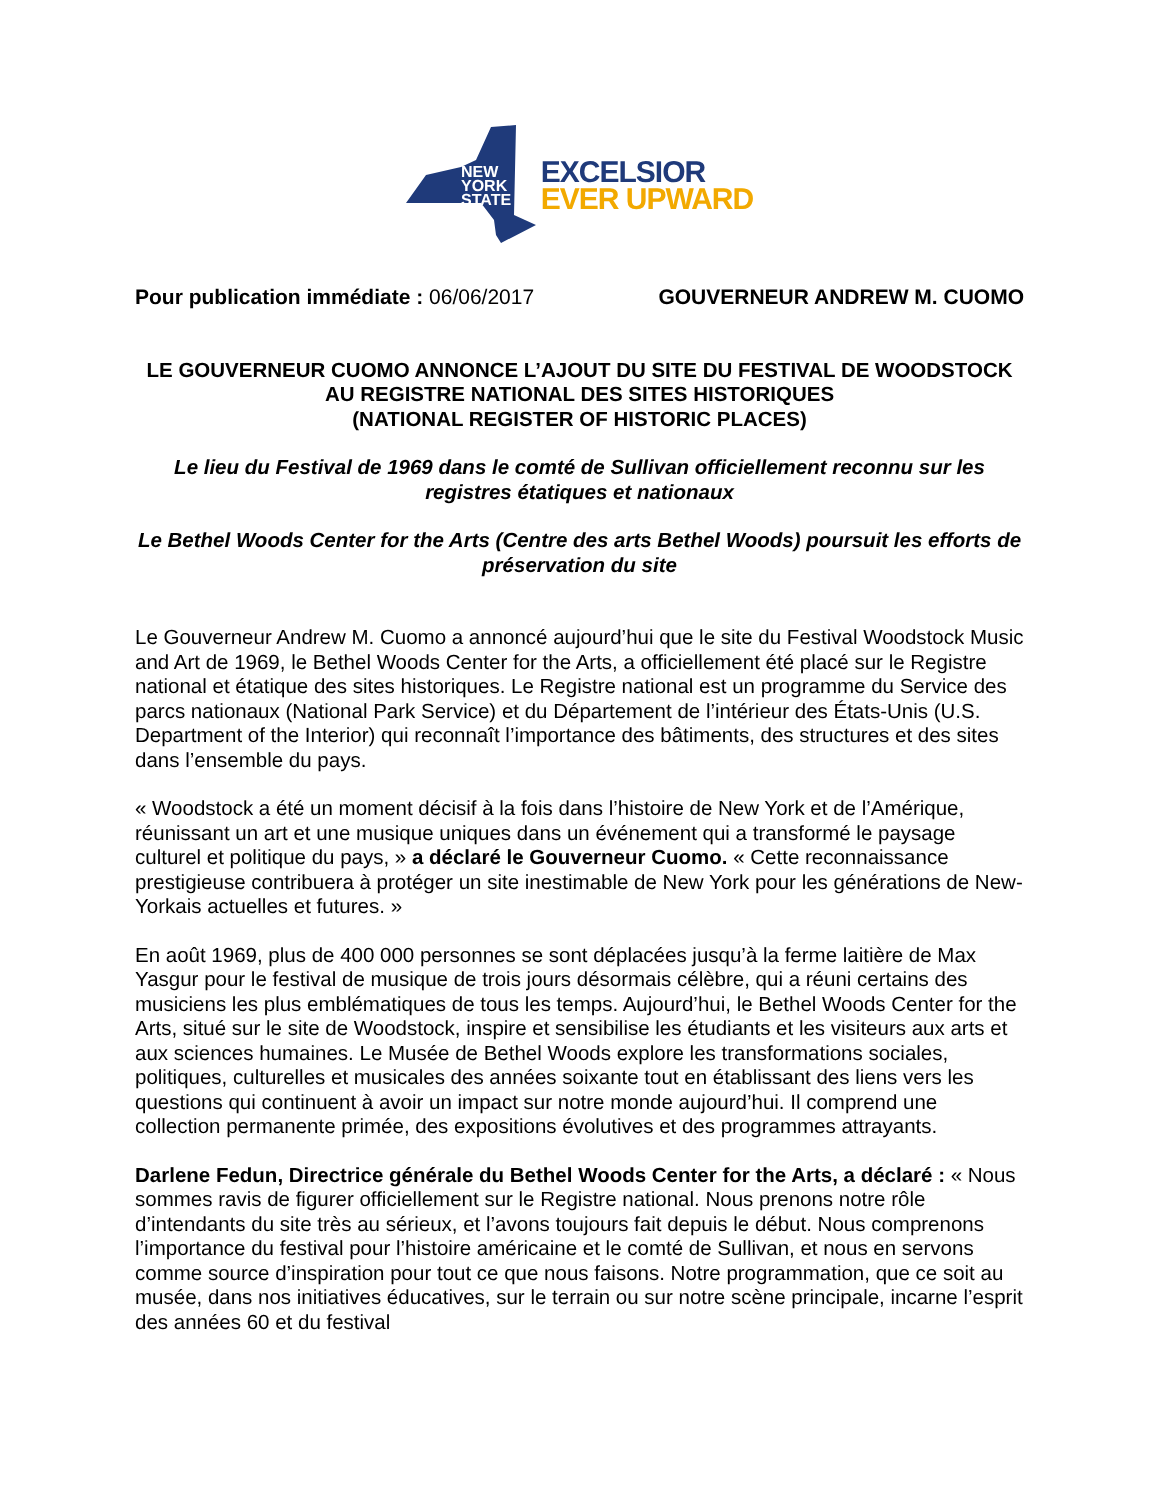NEW
YORK
STATE
EXCELSIOR
EVER UPWARD
Pour publication immédiate : 06/06/2017 GOUVERNEUR ANDREW M. CUOMO
LE GOUVERNEUR CUOMO ANNONCE L’AJOUT DU SITE DU FESTIVAL DE WOODSTOCK AU REGISTRE NATIONAL DES SITES HISTORIQUES
(NATIONAL REGISTER OF HISTORIC PLACES)
Le lieu du Festival de 1969 dans le comté de Sullivan officiellement reconnu sur les registres étatiques et nationaux
Le Bethel Woods Center for the Arts (Centre des arts Bethel Woods) poursuit les efforts de préservation du site
Le Gouverneur Andrew M. Cuomo a annoncé aujourd’hui que le site du Festival Woodstock Music and Art de 1969, le Bethel Woods Center for the Arts, a officiellement été placé sur le Registre national et étatique des sites historiques. Le Registre national est un programme du Service des parcs nationaux (National Park Service) et du Département de l’intérieur des États-Unis (U.S. Department of the Interior) qui reconnaît l’importance des bâtiments, des structures et des sites dans l’ensemble du pays.
« Woodstock a été un moment décisif à la fois dans l’histoire de New York et de l’Amérique, réunissant un art et une musique uniques dans un événement qui a transformé le paysage culturel et politique du pays, » a déclaré le Gouverneur Cuomo. « Cette reconnaissance prestigieuse contribuera à protéger un site inestimable de New York pour les générations de New-Yorkais actuelles et futures. »
En août 1969, plus de 400 000 personnes se sont déplacées jusqu’à la ferme laitière de Max Yasgur pour le festival de musique de trois jours désormais célèbre, qui a réuni certains des musiciens les plus emblématiques de tous les temps. Aujourd’hui, le Bethel Woods Center for the Arts, situé sur le site de Woodstock, inspire et sensibilise les étudiants et les visiteurs aux arts et aux sciences humaines. Le Musée de Bethel Woods explore les transformations sociales, politiques, culturelles et musicales des années soixante tout en établissant des liens vers les questions qui continuent à avoir un impact sur notre monde aujourd’hui. Il comprend une collection permanente primée, des expositions évolutives et des programmes attrayants.
Darlene Fedun, Directrice générale du Bethel Woods Center for the Arts, a déclaré : « Nous sommes ravis de figurer officiellement sur le Registre national. Nous prenons notre rôle d’intendants du site très au sérieux, et l’avons toujours fait depuis le début. Nous comprenons l’importance du festival pour l’histoire américaine et le comté de Sullivan, et nous en servons comme source d’inspiration pour tout ce que nous faisons. Notre programmation, que ce soit au musée, dans nos initiatives éducatives, sur le terrain ou sur notre scène principale, incarne l’esprit des années 60 et du festival